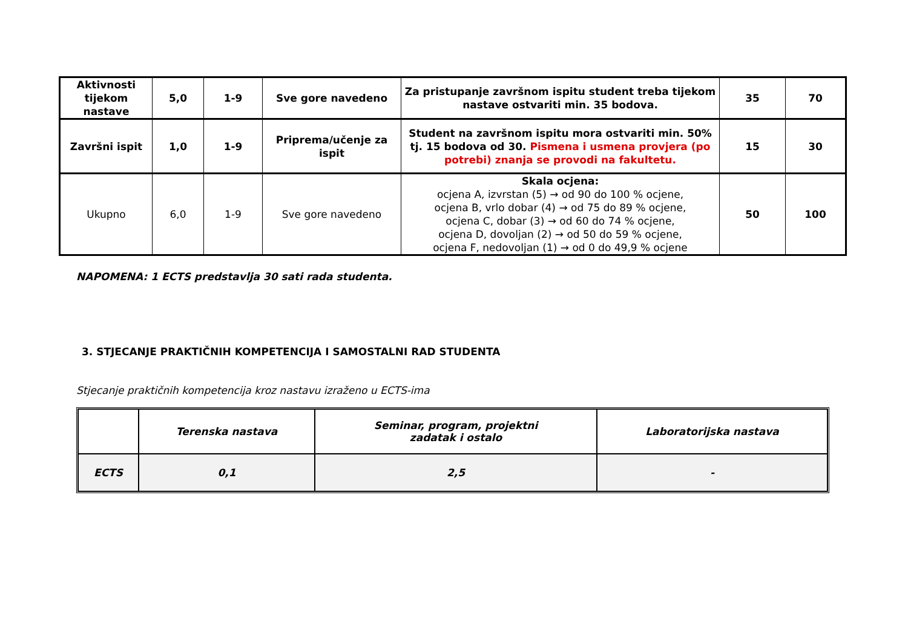| Aktivnosti tijekom nastave | 5,0 | 1-9 | Sve gore navedeno | Za pristupanje završnom ispitu student treba tijekom nastave ostvariti min. 35 bodova. | 35 | 70 |
| Završni ispit | 1,0 | 1-9 | Priprema/učenje za ispit | Student na završnom ispitu mora ostvariti min. 50% tj. 15 bodova od 30. Pismena i usmena provjera (po potrebi) znanja se provodi na fakultetu. | 15 | 30 |
| Ukupno | 6,0 | 1-9 | Sve gore navedeno | Skala ocjena: ocjena A, izvrstan (5) → od 90 do 100 % ocjene, ocjena B, vrlo dobar (4) → od 75 do 89 % ocjene, ocjena C, dobar (3) → od 60 do 74 % ocjene, ocjena D, dovoljan (2) → od 50 do 59 % ocjene, ocjena F, nedovoljan (1) → od 0 do 49,9 % ocjene | 50 | 100 |
NAPOMENA: 1 ECTS predstavlja 30 sati rada studenta.
3. STJECANJE PRAKTIČNIH KOMPETENCIJA I SAMOSTALNI RAD STUDENTA
Stjecanje praktičnih kompetencija kroz nastavu izraženo u ECTS-ima
| | Terenska nastava | Seminar, program, projektni zadatak i ostalo | Laboratorijska nastava |
| ECTS | 0,1 | 2,5 | - |